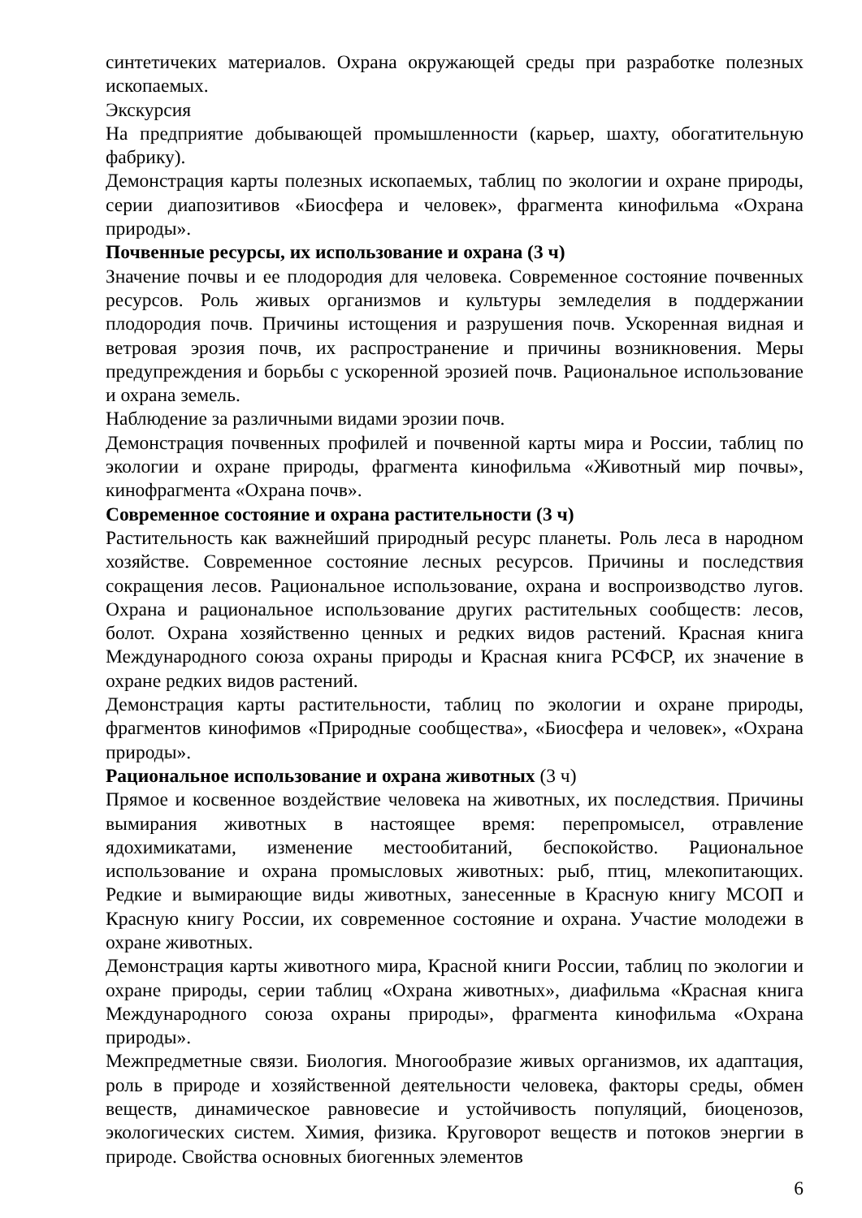синтетичеких материалов. Охрана окружающей среды при разработке полезных ископаемых.
Экскурсия
На предприятие добывающей промышленности (карьер, шахту, обогатительную фабрику).
Демонстрация карты полезных ископаемых, таблиц по экологии и охране природы, серии диапозитивов «Биосфера и человек», фрагмента кинофильма «Охрана природы».
Почвенные ресурсы, их использование и охрана (3 ч)
Значение почвы и ее плодородия для человека. Современное состояние почвенных ресурсов. Роль живых организмов и культуры земледелия в поддержании плодородия почв. Причины истощения и разрушения почв. Ускоренная видная и ветровая эрозия почв, их распространение и причины возникновения. Меры предупреждения и борьбы с ускоренной эрозией почв. Рациональное использование и охрана земель.
Наблюдение за различными видами эрозии почв.
Демонстрация почвенных профилей и почвенной карты мира и России, таблиц по экологии и охране природы, фрагмента кинофильма «Животный мир почвы», кинофрагмента «Охрана почв».
Современное состояние и охрана растительности (3 ч)
Растительность как важнейший природный ресурс планеты. Роль леса в народном хозяйстве. Современное состояние лесных ресурсов. Причины и последствия сокращения лесов. Рациональное использование, охрана и воспроизводство лугов. Охрана и рациональное использование других растительных сообществ: лесов, болот. Охрана хозяйственно ценных и редких видов растений. Красная книга Международного союза охраны природы и Красная книга РСФСР, их значение в охране редких видов растений.
Демонстрация карты растительности, таблиц по экологии и охране природы, фрагментов кинофимов «Природные сообщества», «Биосфера и человек», «Охрана природы».
Рациональное использование и охрана животных (3 ч)
Прямое и косвенное воздействие человека на животных, их последствия. Причины вымирания животных в настоящее время: перепромысел, отравление ядохимикатами, изменение местообитаний, беспокойство. Рациональное использование и охрана промысловых животных: рыб, птиц, млекопитающих. Редкие и вымирающие виды животных, занесенные в Красную книгу МСОП и Красную книгу России, их современное состояние и охрана. Участие молодежи в охране животных.
Демонстрация карты животного мира, Красной книги России, таблиц по экологии и охране природы, серии таблиц «Охрана животных», диафильма «Красная книга Международного союза охраны природы», фрагмента кинофильма «Охрана природы».
Межпредметные связи. Биология. Многообразие живых организмов, их адаптация, роль в природе и хозяйственной деятельности человека, факторы среды, обмен веществ, динамическое равновесие и устойчивость популяций, биоценозов, экологических систем. Химия, физика. Круговорот веществ и потоков энергии в природе. Свойства основных биогенных элементов
6